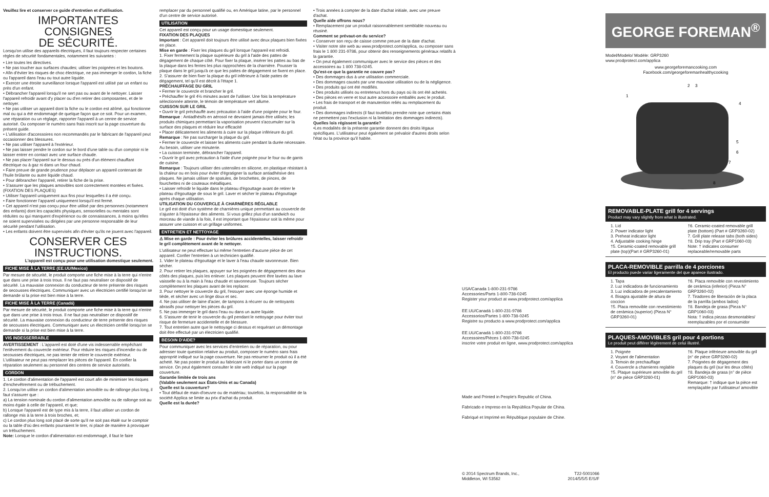Veuillez lire et conserver ce guide d'entretien et d'utilisation.
IMPORTANTES CONSIGNES
DE SÉCURITÉ.
Lorsqu'on utilise des appareils électriques, il faut toujours respecter certaines règles de sécurité fondamentales, notamment les suivantes :
• Lire toutes les directives.
• Ne pas toucher aux surfaces chaudes; utiliser les poignées et les boutons.
• Afin d'éviter les risques de choc électrique, ne pas immerger le cordon, la fiche ou l'appareil dans l'eau ou tout autre liquide.
• Exercer une étroite surveillance lorsque l'appareil est utilisé par un enfant ou près d'un enfant.
• Débrancher l'appareil lorsqu'il ne sert pas ou avant de le nettoyer. Laisser l'appareil refroidir avant d'y placer ou d'en retirer des composantes, et de le nettoyer.
• Ne pas utiliser un appareil dont la fiche ou le cordon est abîmé, qui fonctionne mal ou qui a été endommagé de quelque façon que ce soit. Pour un examen, une réparation ou un réglage, rapporter l'appareil à un centre de service autorisé. Ou composer le numéro sans frais inscrit sur la page couverture du présent guide.
• L'utilisation d'accessoires non recommandés par le fabricant de l'appareil peut occasionner des blessures.
• Ne pas utiliser l'appareil à l'extérieur.
• Ne pas laisser pendre le cordon sur le bord d'une table ou d'un comptoir ni le laisser entrer en contact avec une surface chaude.
• Ne pas placer l'appareil sur le dessus ou près d'un élément chauffant électrique ou à gaz ni dans un four chaud.
• Faire preuve de grande prudence pour déplacer un appareil contenant de l'huile brûlante ou autre liquide chaud.
• Pour débrancher l'appareil, retirer la fiche de la prise.
• S'assurer que les plaques amovibles sont correctement montées et fixées. (FIXATION DES PLAQUES)
• Utiliser l'appareil uniquement aux fins pour lesquelles il a été conçu.
• Faire fonctionner l'appareil uniquement lorsqu'il est fermé.
• Cet appareil n'est pas conçu pour être utilisé par des personnes (notamment des enfants) dont les capacités physiques, sensorielles ou mentales sont réduites ou qui manquent d'expérience ou de connaissances, à moins qu'elles ne soient supervisées ou dirigées par une personne responsable de leur sécurité pendant l'utilisation.
• Les enfants doivent être supervisés afin d'éviter qu'ils ne jouent avec l'appareil.
CONSERVER CES INSTRUCTIONS.
L'appareil est conçu pour une utilisation domestique seulement.
FICHE MISE À LA TERRE (EE.UU/Mexico)
Par mesure de sécurité, le produit comporte une fiche mise à la terre qui n'entre que dans une prise à trois trous. Il ne faut pas neutraliser ce dispositif de sécurité. La mauvaise connexion du conducteur de terre présente des risques de secousses électriques. Communiquer avec un électricien certifié lorsqu'on se demande si la prise est bien mise à la terre.
FICHE MISE À LA TERRE (Canadá)
Par mesure de sécurité, le produit comporte une fiche mise à la terre qui n'entre que dans une prise à trois trous. Il ne faut pas neutraliser ce dispositif de sécurité. La mauvaise connexion du conducteur de terre présente des risques de secousses électriques. Communiquer avec un électricien certifié lorsqu'on se demande si la prise est bien mise à la terre.
VIS INDESSERRABLE
AVERTISSEMENT : L'appareil est doté d'une vis indesserrable empêchant l'enlèvement du couvercle extérieur. Pour réduire les risques d'incendie ou de secousses électriques, ne pas tenter de retirer le couvercle extérieur. L'utilisateur ne peut pas remplacer les pièces de l'appareil. En confier la réparation seulement au personnel des centres de service autorisés.
CORDON
1. Le cordon d'alimentation de l'appareil est court afin de minimiser les risques d'enchevêtrement ou de trébuchement.
2. Lorsqu'on utilise un cordon d'alimentation amovible ou de rallonge plus long, il faut s'assurer que :
a) La tension nominale du cordon d'alimentation amovible ou de rallonge soit au moins égale à celle de l'appareil, et que;
b) Lorsque l'appareil est de type mis à la terre, il faut utiliser un cordon de rallonge mis à la terre à trois broches, et;
c) Le cordon plus long soit placé de sorte qu'il ne soit pas étalé sur le comptoir ou la table d'où des enfants pourraient le tirer, ni placé de manière à provoquer un trébuchement.
Note: Lorsque le cordon d'alimentation est endommagé, il faut le faire
remplacer par du personnel qualifié ou, en Amérique latine, par le personnel d'un centre de service autorisé.
UTILISATION
Cet appareil est conçu pour un usage domestique seulement.
FIXATION DES PLAQUES
Important : Cet appareil doit toujours être utilisé avec deux plaques bien fixées en place.
Mise en garde : Fixer les plaques du gril lorsque l'appareil est refroidi.
1. Fixer fermement la plaque supérieure du gril à l'aide des pattes de dégagement de chaque côté. Pour fixer la plaque, insérer les pattes au bas de la plaque dans les fentes les plus rapprochées de la charnière. Pousser la plaque dans le gril jusqu'à ce que les pattes de dégagement se fixent en place.
2. S'assurer de bien fixer la plaque du gril inférieure à l'aide pattes de dégagement, tel qu'il est décrit à l'étape 1.
PRÉCHAUFFAGE DU GRIL
• Fermer le couvercle et brancher le gril.
• Préchauffer le gril 4½ minutes avant de l'utiliser. Une fois la température sélectionnée atteinte, le témoin de température vert allume.
CUISSON SUR LE GRIL
• Ouvrir le gril préchauffé avec précaution à l'aide d'une poignée pour le four. Remarque : Antiadhésifs en aérosol ne devraient jamais être utilisés; les produits chimiques permettant la vaporisation peuvent s'accumuler sur la surface des plaques et réduire leur efficacité
• Placer délicatement les aliments à cuire sur la plaque inférieure du gril. Remarque : Ne pas surcharger la plaque du gril.
• Fermer le couvercle et laisser les aliments cuire pendant la durée nécessaire. Au besoin, utiliser une minuterie.
• La cuisson terminée, débrancher l'appareil.
• Ouvrir le gril avec précaution à l'aide d'une poignée pour le four ou de gants de cuisine.
Remarque : Toujours utiliser des ustensiles en silicone, en plastique résistant à la chaleur ou en bois pour éviter d'égratigner la surface antiadhésive des plaques. Ne jamais utiliser de spatules, de brochettes, de pinces, de fourchettes ni de couteaux métalliques.
• Laisser refroidir le liquide dans le plateau d'égouttage avant de retirer le plateau d'égouttage de sous le gril. Laver et sécher le plateau d'égouttage après chaque utilisation.
UTILISATION DU COUVERCLE À CHARNIÈRES RÉGLABLE
Le gril est doté d'un système de charnières unique permettant au couvercle de s'ajuster à l'épaisseur des aliments. Si vous grillez plus d'un sandwich ou morceau de viande à la fois, il est important que l'épaisseur soit la même pour assurer une cuisson et un grillage uniformes.
ENTRETIEN ET NETTOYAGE
⚠ Mise en garde : Pour éviter les brûlures accidentelles, laisser refroidir le gril complètement avant de le nettoyer.
L'utilisateur ne peut effectuer lui même l'entretien d'aucune pièce de cet appareil. Confier l'entretien à un technicien qualifié.
1. Vider le plateau d'égouttage et le laver à l'eau chaude savonneuse. Bien sécher.
2. Pour retirer les plaques, appuyer sur les poignées de dégagement des deux côtés des plaques, puis les enlever. Les plaques peuvent être lavées au lave vaisselle ou à la main à l'eau chaude et savonneuse. Toujours sécher complètement les plaques avant de les replacer.
3. Pour nettoyer le couvercle du gril, l'essuyer avec une éponge humide et tiède, et sécher avec un linge doux et sec.
4. Ne pas utiliser de laine d'acier, de tampons à récurer ou de nettoyants abrasifs pour nettoyer les pièces du gril.
5. Ne pas immerger le gril dans l'eau ou dans un autre liquide.
6. S'assurer de tenir le couvercle du gril pendant le nettoyage pour éviter tout risque de fermeture accidentelle et de blessure.
7. Tout entretien autre que le nettoyage ci dessus et requérant un démontage doit être effectué par un électricien qualifié.
BESOIN D'AIDE?
Pour communiquer avec les services d'entretien ou de réparation, ou pour adresser toute question relative au produit, composer le numéro sans frais approprié indiqué sur la page couverture. Ne pas retourner le produit où il a été acheté. Ne pas poster le produit au fabricant ni le porter dans un centre de service. On peut également consulter le site web indiqué sur la page couverture.
Garantie limitée de trois ans
(Valable seulement aux États-Unis et au Canada)
Quelle est la couverture?
• Tout défaut de main-d'oeuvre ou de matériau; toutefois, la responsabilité de la société Applica se limite au prix d'achat du produit.
Quelle est la durée?
• Trois années à compter de la date d'achat initiale, avec une preuve d'achat.
Quelle aide offrons nous?
• Remplacement par un produit raisonnablement semblable nouveau ou réusiné.
Comment se prévaut-on du service?
• Conserver son reçu de caisse comme preuve de la date d'achat.
• Visiter notre site web au www.prodprotect.com/applica, ou composer sans frais le 1 800 231-9786, pour obtenir des renseignements généraux relatifs à la garantie.
• On peut également communiquer avec le service des pièces et des accessoires au 1 800 738-0245.
Qu'est-ce que la garantie ne couvre pas?
• Des dommages dus à une utilisation commerciale.
• Des dommages causés par une mauvaise utilisation ou de la négligence.
• Des produits qui ont été modifiés.
• Des produits utilisés ou entretenus hors du pays où ils ont été achetés.
• Des pièces en verre et tout autre accessoire emballés avec le produit.
• Les frais de transport et de manutention reliés au remplacement du produit.
• Des dommages indirects (il faut toutefois prendre note que certains états ne permettent pas l'exclusion ni la limitation des dommages indirects).
Quelles lois régissent la garantie?
•Les modalités de la présente garantie donnent des droits légaux spécifiques. L'utilisateur peut également se prévaloir d'autres droits selon l'état ou la province qu'il habite.
USA/Canada 1-800-231-9786
Accessories/Parts 1-800-738-0245
Register your product at www.prodprotect.com/applica
EE.UU/Canadá 1-800-231-9786
Accessorios/Partes 1-800-738-0245
Registre su producto a www.prodprotect.com/applica
EE.UU/Canadá 1-800-231-9786
Accessoires/Pièces 1-800-738-0245
inscrire votre produit en ligne, www.prodprotect.com/applica
Made and Printed in People's Republic of China.
Fabricado e Impreso en la República Popular de China.
Fabriqué et Imprimé en République populaire de Chine.
© 2014 Spectrum Brands, Inc.,
Middleton, WI 53562
T22-5001066
2014/5/5/5 E/S/F
GEORGE FOREMAN<sup>®</sup>
Model/Modelo/ Modèle: GRP3260
www.prodprotect.com/applica
www.georgeforemancooking.com
Facebook.com/georgeforemanhealthycooking
1
2
3
4
5
6
7
8
REMOVABLE-PLATE grill for 4 servings
Product may vary slightly from what is illustrated.
1. Lid
2. Power indicator light
3. Preheat indicator light
4. Adjustable cooking hinge
†5. Ceramic-coated removable grill plate (top)(Part # GRP3260-01)
†6. Ceramic-coated removable grill plate (bottom) (Part # GRP3260-02)
7. Grill plate release tabs (both sides)
†8. Drip tray (Part # GRP1060-03)
Note: † indicates consumer replaceable/removable parts
PLACA-REMOVIBLE parrilla de 4 porciones
El producto puede variar ligeramente del que aparece ilustrado.
1. Tapa
2. Luz indicadora de funcionamiento
3. Luz indicadora de precalentamiento
4. Bisagra ajustable de altura de coccion
†5. Placa removible con revestimiento de cerámica (superior) (Pieza N° GRP3260-01)
†6. Placa removible con revestimiento de cerámica (inferior) (Pieza N° GRP3260-02)
7. Tiradores de liberación de la placa de la parrilla (ambos lados)
†8. Bandeja de grasa (Pieza N° GRP1060-03)
Nota: † indica piezas desmontables/ reemplazables por el consumidor
PLAQUES-AMOVIBLES gril pour 4 portions
Le produit peut différer légèrement de celui illustré.
1. Poignée
2. Voyant de l'alimentation
3. Temoin de prechauffage
4. Couvercle a charnieres reglable
†5. Plaque supérieure amovible du gril (n° de pièce GRP3260-01)
†6. Plaque inférieure amovible du gril (n° de pièce GRP3260-02)
7. Poignées de dégagement des plaques du gril (sur les deux côtés)
†8. Bandeja de grasa (n° de pièce GRP1060-03)
Remarque: † indique que la pièce est remplaçable par l'utilisateur/ amovible